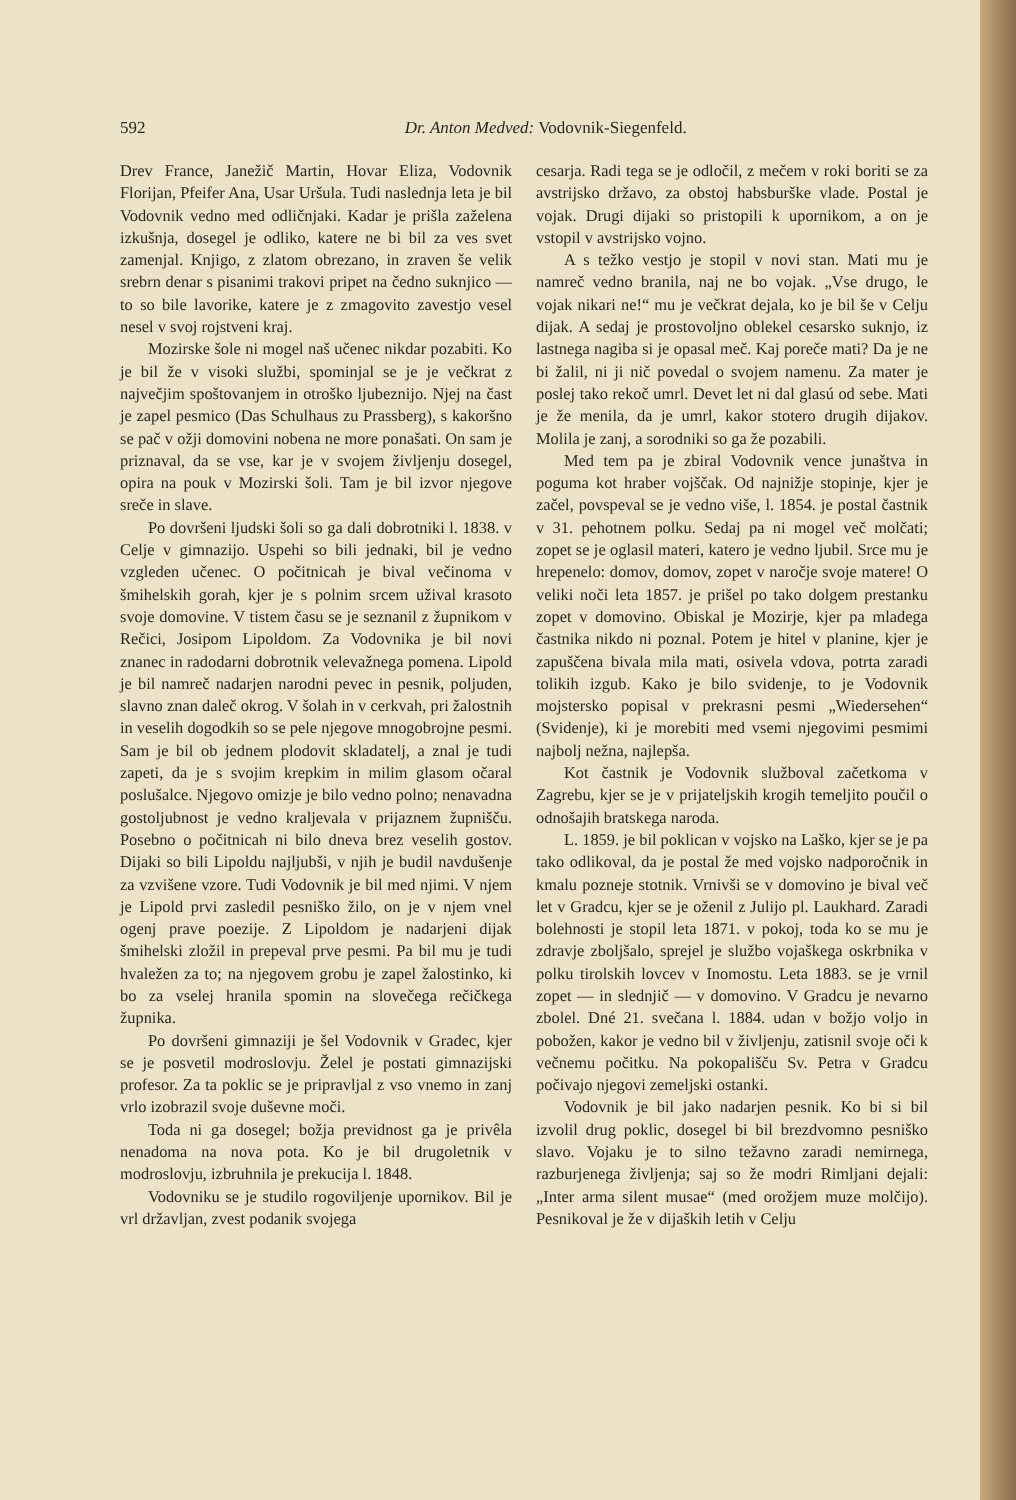592 Dr. Anton Medved: Vodovnik-Siegenfeld.
Drev France, Janežič Martin, Hovar Eliza, Vodovnik Florijan, Pfeifer Ana, Usar Uršula. Tudi naslednja leta je bil Vodovnik vedno med odličnjaki. Kadar je prišla zaželena izkušnja, dosegel je odliko, katere ne bi bil za ves svet zamenjal. Knjigo, z zlatom obrezano, in zraven še velik srebrn denar s pisanimi trakovi pripet na čedno suknjico — to so bile lavorike, katere je z zmagovito zavestjo vesel nesel v svoj rojstveni kraj.
Mozirske šole ni mogel naš učenec nikdar pozabiti. Ko je bil že v visoki službi, spominjal se je je večkrat z največjim spoštovanjem in otroško ljubeznijo. Njej na čast je zapel pesmico (Das Schulhaus zu Prassberg), s kakoršno se pač v ožji domovini nobena ne more ponašati. On sam je priznaval, da se vse, kar je v svojem življenju dosegel, opira na pouk v Mozirski šoli. Tam je bil izvor njegove sreče in slave.
Po dovršeni ljudski šoli so ga dali dobrotniki l. 1838. v Celje v gimnazijo. Uspehi so bili jednaki, bil je vedno vzgleden učenec. O počitnicah je bival večinoma v šmihelskih gorah, kjer je s polnim srcem užival krasoto svoje domovine. V tistem času se je seznanil z župnikom v Rečici, Josipom Lipoldom. Za Vodovnika je bil novi znanec in radodarni dobrotnik velevažnega pomena. Lipold je bil namreč nadarjen narodni pevec in pesnik, poljuden, slavno znan daleč okrog. V šolah in v cerkvah, pri žalostnih in veselih dogodkih so se pele njegove mnogobrojne pesmi. Sam je bil ob jednem plodovit skladatelj, a znal je tudi zapeti, da je s svojim krepkim in milim glasom očaral poslušalce. Njegovo omizje je bilo vedno polno; nenavadna gostoljubnost je vedno kraljevala v prijaznem župnišču. Posebno o počitnicah ni bilo dneva brez veselih gostov. Dijaki so bili Lipoldu najljubši, v njih je budil navdušenje za vzvišene vzore. Tudi Vodovnik je bil med njimi. V njem je Lipold prvi zasledil pesniško žilo, on je v njem vnel ogenj prave poezije. Z Lipoldom je nadarjeni dijak šmihelski zložil in prepeval prve pesmi. Pa bil mu je tudi hvaležen za to; na njegovem grobu je zapel žalostinko, ki bo za vselej hranila spomin na slovečega rečičkega župnika.
Po dovršeni gimnaziji je šel Vodovnik v Gradec, kjer se je posvetil modroslovju. Želel je postati gimnazijski profesor. Za ta poklic se je pripravljal z vso vnemo in zanj vrlo izobrazil svoje duševne moči.
Toda ni ga dosegel; božja previdnost ga je privêla nenadoma na nova pota. Ko je bil drugoletnik v modroslovju, izbruhnila je prekucija l. 1848.
Vodovniku se je studilo rogoviljenje upornikov. Bil je vrl državljan, zvest podanik svojega
cesarja. Radi tega se je odločil, z mečem v roki boriti se za avstrijsko državo, za obstoj habsburške vlade. Postal je vojak. Drugi dijaki so pristopili k upornikom, a on je vstopil v avstrijsko vojno.
A s težko vestjo je stopil v novi stan. Mati mu je namreč vedno branila, naj ne bo vojak. „Vse drugo, le vojak nikari ne!“ mu je večkrat dejala, ko je bil še v Celju dijak. A sedaj je prostovoljno oblekel cesarsko suknjo, iz lastnega nagiba si je opasal meč. Kaj poreče mati? Da je ne bi žalil, ni ji nič povedal o svojem namenu. Za mater je poslej tako rekoč umrl. Devet let ni dal glasú od sebe. Mati je že menila, da je umrl, kakor stotero drugih dijakov. Molila je zanj, a sorodniki so ga že pozabili.
Med tem pa je zbiral Vodovnik vence junaštva in poguma kot hraber vojščak. Od najnižje stopinje, kjer je začel, povspeval se je vedno više, l. 1854. je postal častnik v 31. pehotnem polku. Sedaj pa ni mogel več molčati; zopet se je oglasil materi, katero je vedno ljubil. Srce mu je hrepenelo: domov, domov, zopet v naročje svoje matere! O veliki noči leta 1857. je prišel po tako dolgem prestanku zopet v domovino. Obiskal je Mozirje, kjer pa mladega častnika nikdo ni poznal. Potem je hitel v planine, kjer je zapuščena bivala mila mati, osivela vdova, potrta zaradi tolikih izgub. Kako je bilo svidenje, to je Vodovnik mojstersko popisal v prekrasni pesmi „Wiedersehen“ (Svidenje), ki je morebiti med vsemi njegovimi pesmimi najbolj nežna, najlepša.
Kot častnik je Vodovnik služboval začetkoma v Zagrebu, kjer se je v prijateljskih krogih temeljito poučil o odnošajih bratskega naroda.
L. 1859. je bil poklican v vojsko na Laško, kjer se je pa tako odlikoval, da je postal že med vojsko nadporočnik in kmalu pozneje stotnik. Vrnivši se v domovino je bival več let v Gradcu, kjer se je oženil z Julijo pl. Laukhard. Zaradi bolehnosti je stopil leta 1871. v pokoj, toda ko se mu je zdravje zboljšalo, sprejel je službo vojaškega oskrbnika v polku tirolskih lovcev v Inomostu. Leta 1883. se je vrnil zopet — in slednjič — v domovino. V Gradcu je nevarno zbolel. Dné 21. svečana l. 1884. udan v božjo voljo in pobožen, kakor je vedno bil v življenju, zatisnil svoje oči k večnemu počitku. Na pokopališču Sv. Petra v Gradcu počivajo njegovi zemeljski ostanki.
Vodovnik je bil jako nadarjen pesnik. Ko bi si bil izvolil drug poklic, dosegel bi bil brezdvomno pesniško slavo. Vojaku je to silno težavno zaradi nemirnega, razburjenega življenja; saj so že modri Rimljani dejali: „Inter arma silent musae“ (med orožjem muze molčijo). Pesnikoval je že v dijaških letih v Celju